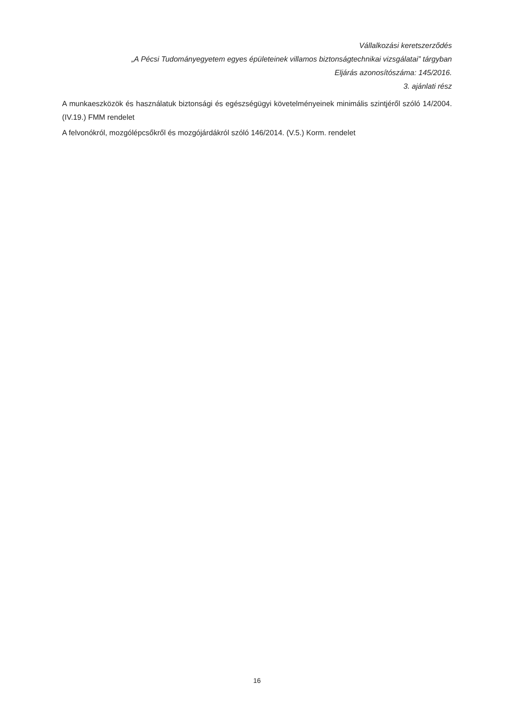Vállalkozási keretszerződés
„A Pécsi Tudományegyetem egyes épületeinek villamos biztonságtechnikai vizsgálatai” tárgyban
Eljárás azonosítószáma: 145/2016.
3. ajánlati rész
A munkaeszközök és használatuk biztonsági és egészségügyi követelményeinek minimális szintjéről szóló 14/2004. (IV.19.) FMM rendelet
A felvonókról, mozgólépcsőkről és mozgójárdákról szóló 146/2014. (V.5.) Korm. rendelet
16